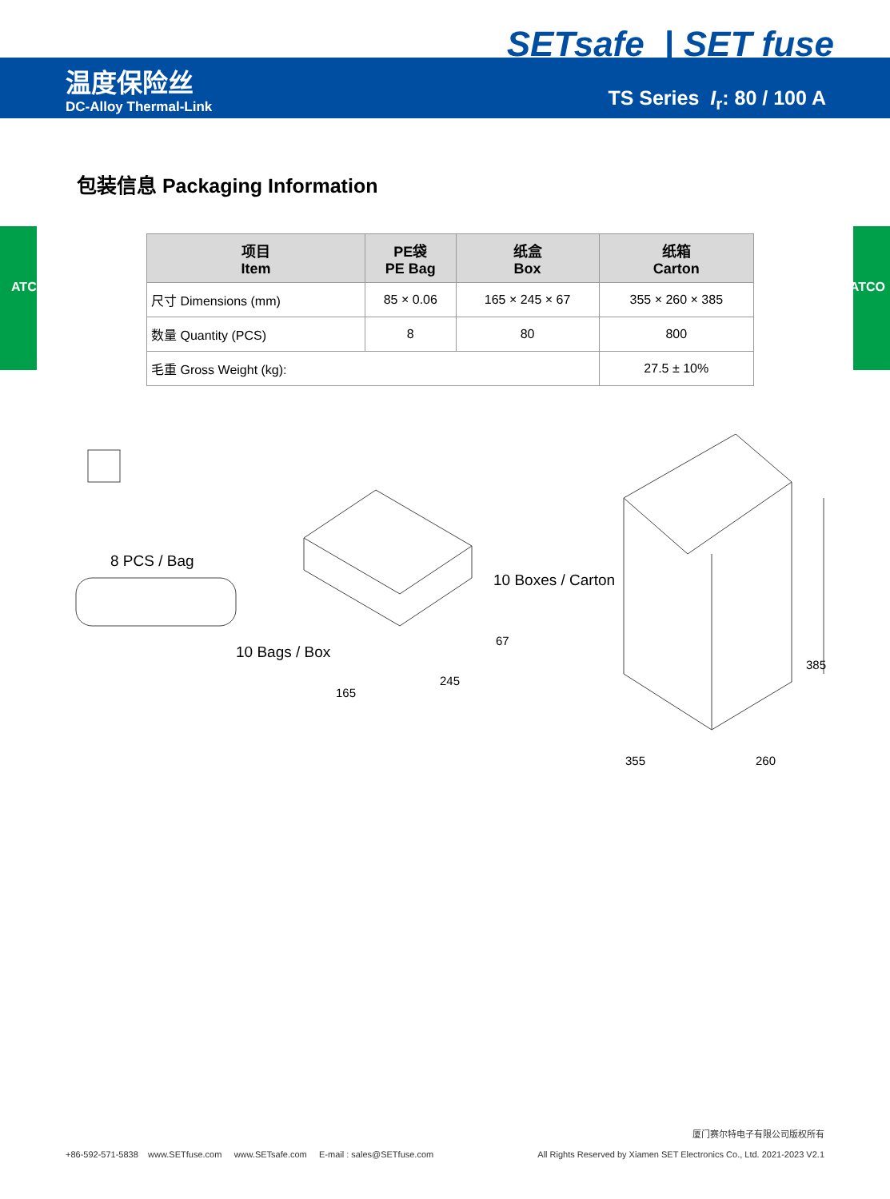SETsafe | SET fuse
温度保险丝
DC-Alloy Thermal-Link
TS Series I<sub>r</sub>: 80 / 100 A
包装信息 Packaging Information
| 项目 Item | PE袋 PE Bag | 纸盒 Box | 纸箱 Carton |
| --- | --- | --- | --- |
| 尺寸 Dimensions (mm) | 85 × 0.06 | 165 × 245 × 67 | 355 × 260 × 385 |
| 数量 Quantity (PCS) | 8 | 80 | 800 |
| 毛重 Gross Weight (kg): | | | 27.5 ± 10% |
8 PCS / Bag
10 Bags / Box
10 Boxes / Carton
165
245
67
385
355 260
+86-592-571-5838 www.SETfuse.com www.SETsafe.com E-mail : sales@SETfuse.com
厦门赛尔特电子有限公司版权所有
All Rights Reserved by Xiamen SET Electronics Co., Ltd. 2021-2023 V2.1
ATCO ATCO